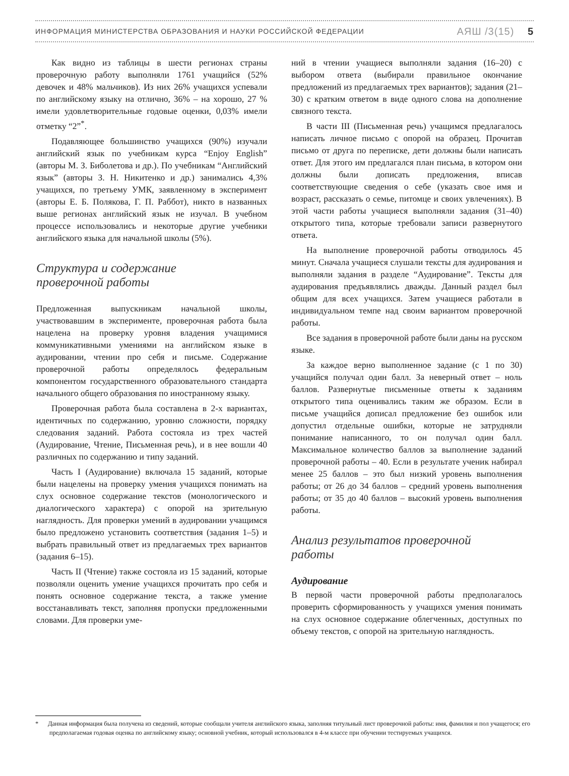ИНФОРМАЦИЯ МИНИСТЕРСТВА ОБРАЗОВАНИЯ И НАУКИ РОССИЙСКОЙ ФЕДЕРАЦИИ АЯШ /3(15) 5
Как видно из таблицы в шести регионах страны проверочную работу выполняли 1761 учащийся (52% девочек и 48% мальчиков). Из них 26% учащихся успевали по английскому языку на отлично, 36% – на хорошо, 27 % имели удовлетворительные годовые оценки, 0,03% имели отметку “2”<sup>*</sup>.
Подавляющее большинство учащихся (90%) изучали английский язык по учебникам курса “Enjoy English” (авторы М. З. Биболетова и др.). По учебникам “Английский язык” (авторы З. Н. Никитенко и др.) занимались 4,3% учащихся, по третьему УМК, заявленному в эксперимент (авторы Е. Б. Полякова, Г. П. Раббот), никто в названных выше регионах английский язык не изучал. В учебном процессе использовались и некоторые другие учебники английского языка для начальной школы (5%).
Структура и содержание
проверочной работы
Предложенная выпускникам начальной школы, участвовавшим в эксперименте, проверочная работа была нацелена на проверку уровня владения учащимися коммуникативными умениями на английском языке в аудировании, чтении про себя и письме. Содержание проверочной работы определялось федеральным компонентом государственного образовательного стандарта начального общего образования по иностранному языку.
Проверочная работа была составлена в 2-х вариантах, идентичных по содержанию, уровню сложности, порядку следования заданий. Работа состояла из трех частей (Аудирование, Чтение, Письменная речь), и в нее вошли 40 различных по содержанию и типу заданий.
Часть I (Аудирование) включала 15 заданий, которые были нацелены на проверку умения учащихся понимать на слух основное содержание текстов (монологического и диалогического характера) с опорой на зрительную наглядность. Для проверки умений в аудировании учащимся было предложено установить соответствия (задания 1–5) и выбрать правильный ответ из предлагаемых трех вариантов (задания 6–15).
Часть II (Чтение) также состояла из 15 заданий, которые позволяли оценить умение учащихся прочитать про себя и понять основное содержание текста, а также умение восстанавливать текст, заполняя пропуски предложенными словами. Для проверки уме-
ний в чтении учащиеся выполняли задания (16–20) с выбором ответа (выбирали правильное окончание предложений из предлагаемых трех вариантов); задания (21–30) с кратким ответом в виде одного слова на дополнение связного текста.
В части III (Письменная речь) учащимся предлагалось написать личное письмо с опорой на образец. Прочитав письмо от друга по переписке, дети должны были написать ответ. Для этого им предлагался план письма, в котором они должны были дописать предложения, вписав соответствующие сведения о себе (указать свое имя и возраст, рассказать о семье, питомце и своих увлечениях). В этой части работы учащиеся выполняли задания (31–40) открытого типа, которые требовали записи развернутого ответа.
На выполнение проверочной работы отводилось 45 минут. Сначала учащиеся слушали тексты для аудирования и выполняли задания в разделе “Аудирование”. Тексты для аудирования предъявлялись дважды. Данный раздел был общим для всех учащихся. Затем учащиеся работали в индивидуальном темпе над своим вариантом проверочной работы.
Все задания в проверочной работе были даны на русском языке.
За каждое верно выполненное задание (с 1 по 30) учащийся получал один балл. За неверный ответ – ноль баллов. Развернутые письменные ответы к заданиям открытого типа оценивались таким же образом. Если в письме учащийся дописал предложение без ошибок или допустил отдельные ошибки, которые не затрудняли понимание написанного, то он получал один балл. Максимальное количество баллов за выполнение заданий проверочной работы – 40. Если в результате ученик набирал менее 25 баллов – это был низкий уровень выполнения работы; от 26 до 34 баллов – средний уровень выполнения работы; от 35 до 40 баллов – высокий уровень выполнения работы.
Анализ результатов проверочной
работы
Аудирование
В первой части проверочной работы предполагалось проверить сформированность у учащихся умения понимать на слух основное содержание облегченных, доступных по объему текстов, с опорой на зрительную наглядность.
* Данная информация была получена из сведений, которые сообщали учителя английского языка, заполняя титульный лист проверочной работы: имя, фамилия и пол учащегося; его предполагаемая годовая оценка по английскому языку; основной учебник, который использовался в 4-м классе при обучении тестируемых учащихся.